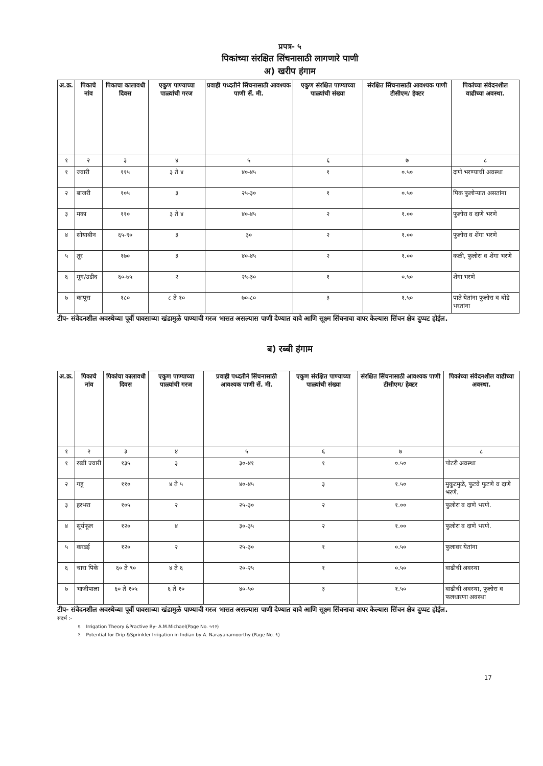प्रपत्र- ५
पिकांच्या संरक्षित सिंचनासाठी लागणारे पाणी
अ) खरीप हंगाम
| अ.क्र. | पिकाचे नांव | पिकाचा कालावधी दिवस | एकुण पाण्याच्या पाळ्यांची गरज | प्रवाही पध्दतीने सिंचनासाठी आवश्यक पाणी सें. मी. | एकुण संरक्षित पाण्याच्या पाळ्यांची संख्या | संरक्षित सिंचनासाठी आवश्यक पाणी टीसीएम/ हेक्टर | पिकांच्या संवेदनशील वाढीच्या अवस्था. |
| --- | --- | --- | --- | --- | --- | --- | --- |
| १ | २ | ३ | ४ | ५ | ६ | ७ | ८ |
| १ | ज्वारी | ११५ | ३ ते ४ | ४०-४५ | १ | ०.५० | दाणे भरण्याची अवस्था |
| २ | बाजरी | १०५ | ३ | २५-३० | १ | ०.५० | पिक फुलोऱ्यात असतांना |
| ३ | मका | ११० | ३ ते ४ | ४०-४५ | २ | १.०० | फुलोरा व दाणे भरणे |
| ४ | सोयाबीन | ६५-९० | ३ | ३० | २ | १.०० | फुलोरा व शेंगा भरणे |
| ५ | तूर | १७० | ३ | ४०-४५ | २ | १.०० | कळी, फुलोरा व शेंगा भरणे |
| ६ | मूग/उडीद | ६०-७५ | २ | २५-३० | १ | ०.५० | शेंगा भरणे |
| ७ | कापूस | १८० | ८ ते १० | ७०-८० | ३ | १.५० | पाते येतांना फुलोरा व बोंडे भरतांना |
टीप- संवेदनशील अवस्थेच्या पूर्वी पावसाच्या खंडामुळे पाण्याची गरज भासत असल्यास पाणी देण्यात यावे आणि सूक्ष्म सिंचनाचा वापर केल्यास सिंचन क्षेत्र दुप्पट होईल.
ब) रब्बी हंगाम
| अ.क्र. | पिकाचे नांव | पिकांचा कालावधी दिवस | एकुण पाण्याच्या पाळ्यांची गरज | प्रवाही पध्दतीने सिंचनासाठी आवश्यक पाणी सें. मी. | एकुण संरक्षित पाण्याच्या पाळ्यांची संख्या | संरक्षित सिंचनासाठी आवश्यक पाणी टीसीएम/ हेक्टर | पिकांच्या संवेदनशील वाढीच्या अवस्था. |
| --- | --- | --- | --- | --- | --- | --- | --- |
| १ | २ | ३ | ४ | ५ | ६ | ७ | ८ |
| १ | रब्बी ज्वारी | १३५ | ३ | ३०-४१ | १ | ०.५० | पोटरी अवस्था |
| २ | गहू | ११० | ४ ते ५ | ४०-४५ | ३ | १.५० | मुकुटमुळे, फुटवे फुटणे व दाणे भरणे. |
| ३ | हरभरा | १०५ | २ | २५-३० | २ | १.०० | फुलोरा व दाणे भरणे. |
| ४ | सूर्यफूल | १२० | ४ | ३०-३५ | २ | १.०० | फुलोरा व दाणे भरणे. |
| ५ | करडई | १२० | २ | २५-३० | १ | ०.५० | फुलावर येतांना |
| ६ | चारा पिके | ६० ते ९० | ४ ते ६ | २०-२५ | १ | ०.५० | वाढीची अवस्था |
| ७ | भाजीपाला | ६० ते १०५ | ६ ते १० | ४०-५० | ३ | १.५० | वाढीची अवस्था, फुलोरा व फलधारणा अवस्था |
टीप- संवेदनशील अवस्थेच्या पूर्वी पावसाच्या खंडामुळे पाण्याची गरज भासत असल्यास पाणी देण्यात यावे आणि सूक्ष्म सिंचनाचा वापर केल्यास सिंचन क्षेत्र दुप्पट होईल.
संदर्भ :-
१. Irrigation Theory &Practive By- A.M.Michael(Page No. ५२२)
२. Potential for Drip &Sprinkler Irrigation in Indian by A. Narayanamoorthy (Page No. ९)
17